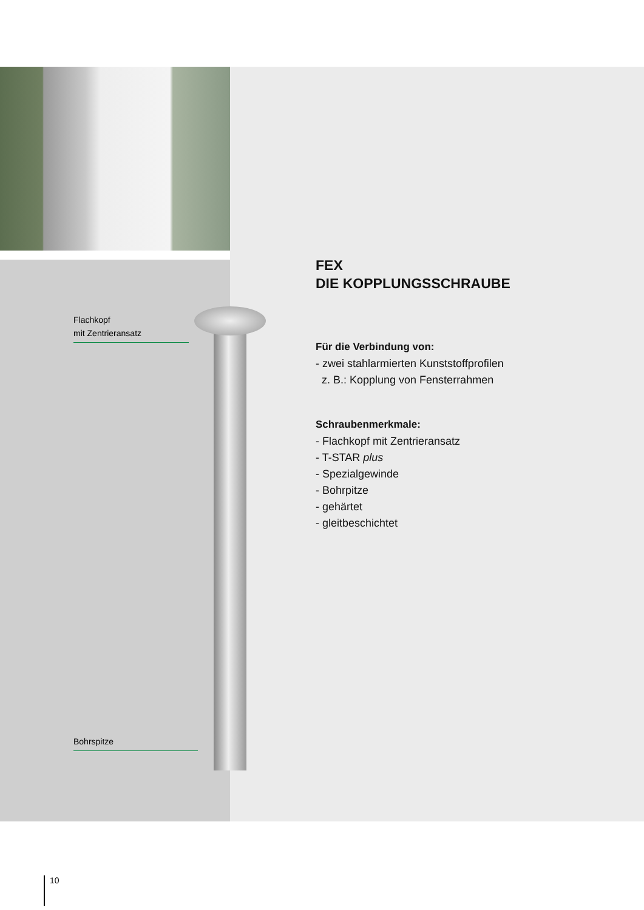Flachkopf
mit Zentrieransatz
Bohrspitze
FEX
DIE KOPPLUNGSSCHRAUBE
Für die Verbindung von:
- zwei stahlarmierten Kunststoffprofilen
z. B.: Kopplung von Fensterrahmen
Schraubenmerkmale:
- Flachkopf mit Zentrieransatz
- T-STAR plus
- Spezialgewinde
- Bohrpitze
- gehärtet
- gleitbeschichtet
10